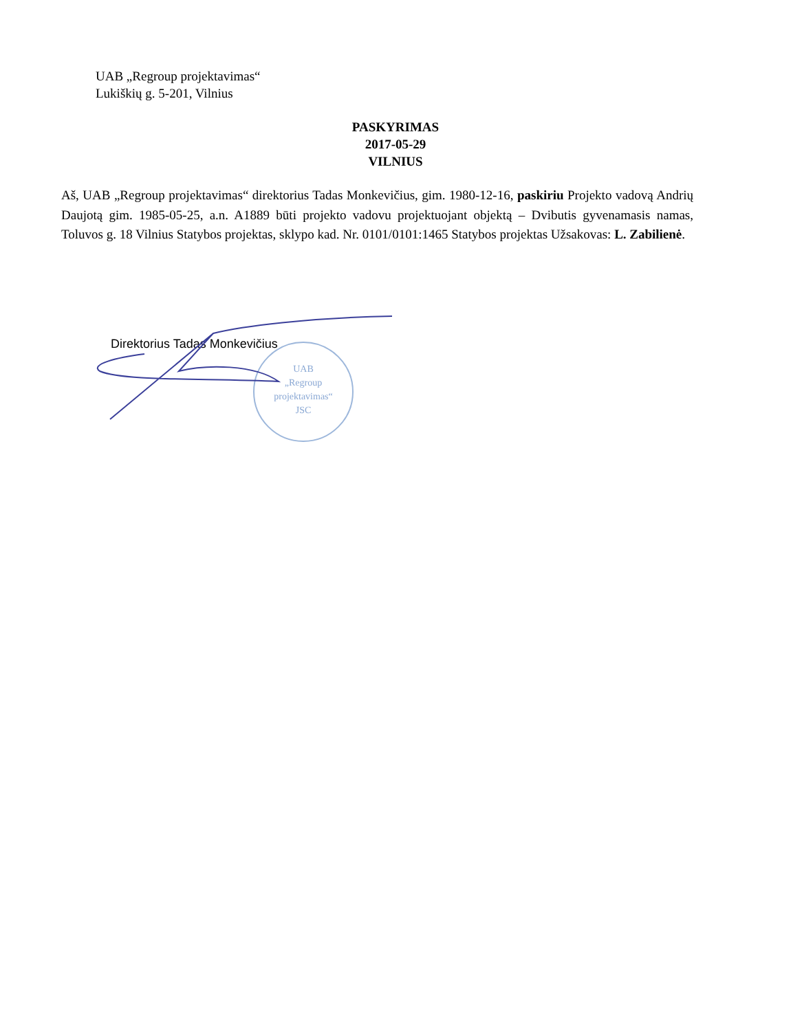UAB „Regroup projektavimas“
Lukiškių g. 5-201, Vilnius
PASKYRIMAS
2017-05-29
VILNIUS
Aš, UAB „Regroup projektavimas“ direktorius Tadas Monkevičius, gim. 1980-12-16, paskiriu Projekto vadovą Andrių Daujotą gim. 1985-05-25, a.n. A1889 būti projekto vadovu projektuojant objektą – Dvibutis gyvenamasis namas, Toluvos g. 18 Vilnius Statybos projektas, sklypo kad. Nr. 0101/0101:1465 Statybos projektas Užsakovas: L. Zabilienė.
UAB
„Regroup
projektavimas“
JSC
Direktorius Tadas Monkevičius